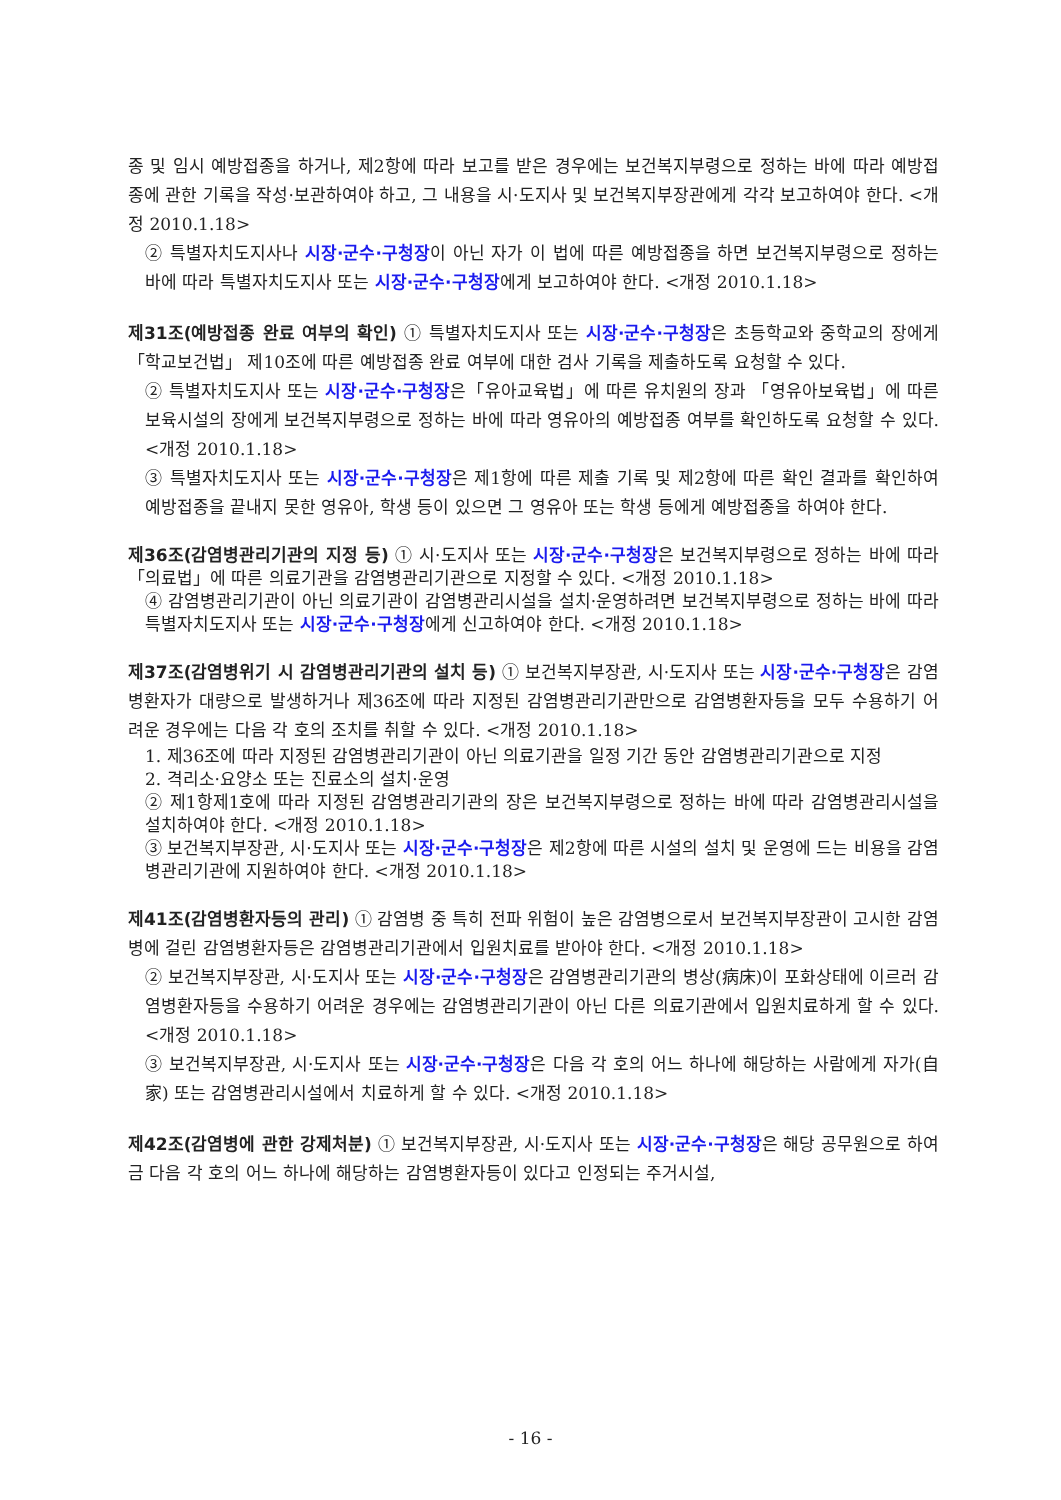종 및 임시 예방접종을 하거나, 제2항에 따라 보고를 받은 경우에는 보건복지부령으로 정하는 바에 따라 예방접종에 관한 기록을 작성·보관하여야 하고, 그 내용을 시·도지사 및 보건복지부장관에게 각각 보고하여야 한다. <개정 2010.1.18>
② 특별자치도지사나 시장·군수·구청장이 아닌 자가 이 법에 따른 예방접종을 하면 보건복지부령으로 정하는 바에 따라 특별자치도지사 또는 시장·군수·구청장에게 보고하여야 한다. <개정 2010.1.18>
제31조(예방접종 완료 여부의 확인) ① 특별자치도지사 또는 시장·군수·구청장은 초등학교와 중학교의 장에게「학교보건법」 제10조에 따른 예방접종 완료 여부에 대한 검사 기록을 제출하도록 요청할 수 있다.
② 특별자치도지사 또는 시장·군수·구청장은「유아교육법」에 따른 유치원의 장과 「영유아보육법」에 따른 보육시설의 장에게 보건복지부령으로 정하는 바에 따라 영유아의 예방접종 여부를 확인하도록 요청할 수 있다. <개정 2010.1.18>
③ 특별자치도지사 또는 시장·군수·구청장은 제1항에 따른 제출 기록 및 제2항에 따른 확인 결과를 확인하여 예방접종을 끝내지 못한 영유아, 학생 등이 있으면 그 영유아 또는 학생 등에게 예방접종을 하여야 한다.
제36조(감염병관리기관의 지정 등) ① 시·도지사 또는 시장·군수·구청장은 보건복지부령으로 정하는 바에 따라 「의료법」에 따른 의료기관을 감염병관리기관으로 지정할 수 있다. <개정 2010.1.18>
④ 감염병관리기관이 아닌 의료기관이 감염병관리시설을 설치·운영하려면 보건복지부령으로 정하는 바에 따라 특별자치도지사 또는 시장·군수·구청장에게 신고하여야 한다. <개정 2010.1.18>
제37조(감염병위기 시 감염병관리기관의 설치 등) ① 보건복지부장관, 시·도지사 또는 시장·군수·구청장은 감염병환자가 대량으로 발생하거나 제36조에 따라 지정된 감염병관리기관만으로 감염병환자등을 모두 수용하기 어려운 경우에는 다음 각 호의 조치를 취할 수 있다. <개정 2010.1.18>
1. 제36조에 따라 지정된 감염병관리기관이 아닌 의료기관을 일정 기간 동안 감염병관리기관으로 지정
2. 격리소·요양소 또는 진료소의 설치·운영
② 제1항제1호에 따라 지정된 감염병관리기관의 장은 보건복지부령으로 정하는 바에 따라 감염병관리시설을 설치하여야 한다. <개정 2010.1.18>
③ 보건복지부장관, 시·도지사 또는 시장·군수·구청장은 제2항에 따른 시설의 설치 및 운영에 드는 비용을 감염병관리기관에 지원하여야 한다. <개정 2010.1.18>
제41조(감염병환자등의 관리) ① 감염병 중 특히 전파 위험이 높은 감염병으로서 보건복지부장관이 고시한 감염병에 걸린 감염병환자등은 감염병관리기관에서 입원치료를 받아야 한다. <개정 2010.1.18>
② 보건복지부장관, 시·도지사 또는 시장·군수·구청장은 감염병관리기관의 병상(病床)이 포화상태에 이르러 감염병환자등을 수용하기 어려운 경우에는 감염병관리기관이 아닌 다른 의료기관에서 입원치료하게 할 수 있다. <개정 2010.1.18>
③ 보건복지부장관, 시·도지사 또는 시장·군수·구청장은 다음 각 호의 어느 하나에 해당하는 사람에게 자가(自家) 또는 감염병관리시설에서 치료하게 할 수 있다. <개정 2010.1.18>
제42조(감염병에 관한 강제처분) ① 보건복지부장관, 시·도지사 또는 시장·군수·구청장은 해당 공무원으로 하여금 다음 각 호의 어느 하나에 해당하는 감염병환자등이 있다고 인정되는 주거시설,
- 16 -